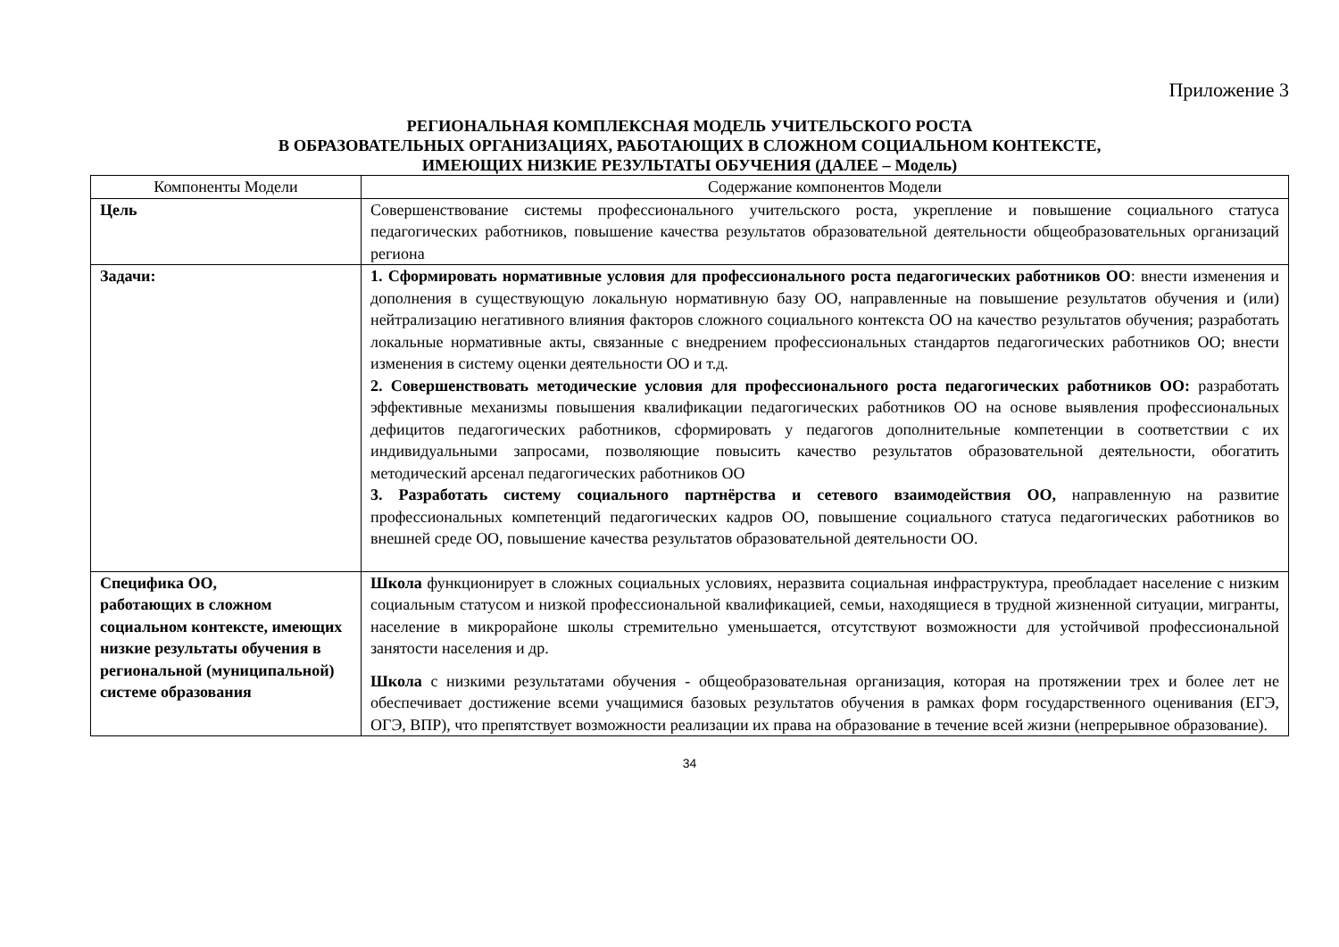Приложение 3
РЕГИОНАЛЬНАЯ КОМПЛЕКСНАЯ МОДЕЛЬ УЧИТЕЛЬСКОГО РОСТА
В ОБРАЗОВАТЕЛЬНЫХ ОРГАНИЗАЦИЯХ, РАБОТАЮЩИХ В СЛОЖНОМ СОЦИАЛЬНОМ КОНТЕКСТЕ,
ИМЕЮЩИХ НИЗКИЕ РЕЗУЛЬТАТЫ ОБУЧЕНИЯ (ДАЛЕЕ – Модель)
| Компоненты Модели | Содержание компонентов Модели |
| --- | --- |
| Цель | Совершенствование системы профессионального учительского роста, укрепление и повышение социального статуса педагогических работников, повышение качества результатов образовательной деятельности общеобразовательных организаций региона |
| Задачи: | 1. Сформировать нормативные условия для профессионального роста педагогических работников ОО : внести изменения и дополнения в существующую локальную нормативную базу ОО, направленные на повышение результатов обучения и (или) нейтрализацию негативного влияния факторов сложного социального контекста ОО на качество результатов обучения; разработать локальные нормативные акты, связанные с внедрением профессиональных стандартов педагогических работников ОО; внести изменения в систему оценки деятельности ОО и т.д. 2. Совершенствовать методические условия для профессионального роста педагогических работников ОО: разработать эффективные механизмы повышения квалификации педагогических работников ОО на основе выявления профессиональных дефицитов педагогических работников, сформировать у педагогов дополнительные компетенции в соответствии с их индивидуальными запросами, позволяющие повысить качество результатов образовательной деятельности, обогатить методический арсенал педагогических работников ОО 3. Разработать систему социального партнёрства и сетевого взаимодействия ОО, направленную на развитие профессиональных компетенций педагогических кадров ОО, повышение социального статуса педагогических работников во внешней среде ОО, повышение качества результатов образовательной деятельности ОО. |
| Специфика ОО, работающих в сложном социальном контексте, имеющих низкие результаты обучения в региональной (муниципальной) системе образования | Школа функционирует в сложных социальных условиях, неразвита социальная инфраструктура, преобладает население с низким социальным статусом и низкой профессиональной квалификацией, семьи, находящиеся в трудной жизненной ситуации, мигранты, население в микрорайоне школы стремительно уменьшается, отсутствуют возможности для устойчивой профессиональной занятости населения и др. Школа с низкими результатами обучения - общеобразовательная организация, которая на протяжении трех и более лет не обеспечивает достижение всеми учащимися базовых результатов обучения в рамках форм государственного оценивания (ЕГЭ, ОГЭ, ВПР), что препятствует возможности реализации их права на образование в течение всей жизни (непрерывное образование). |
34